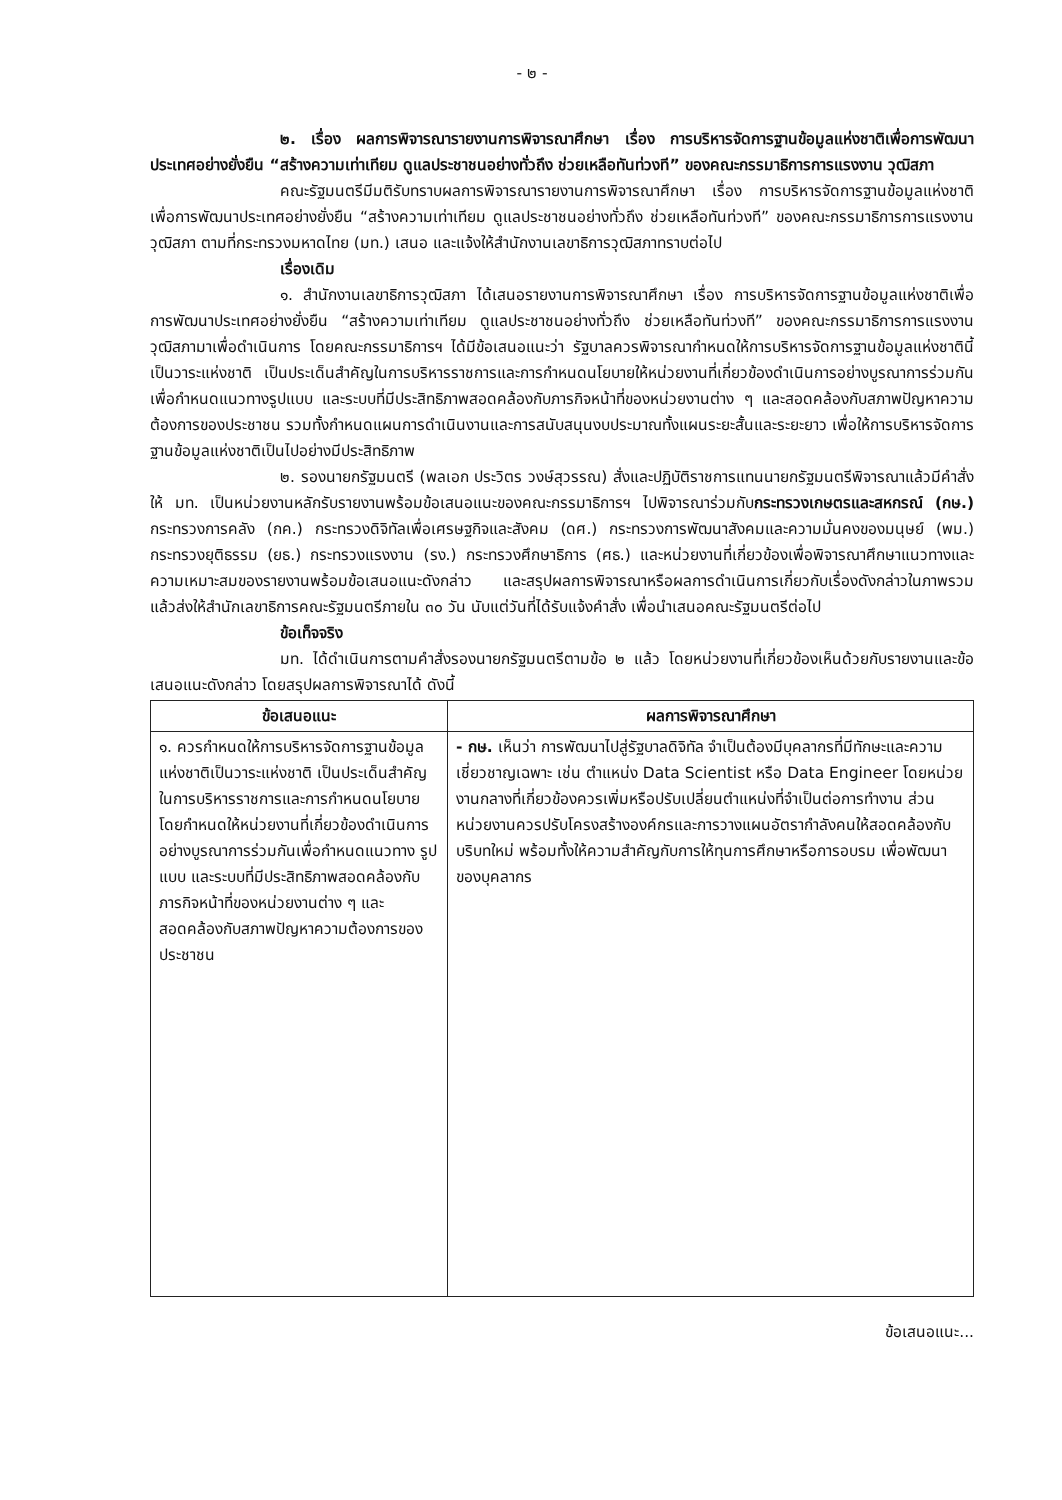- ๒ -
๒. เรื่อง ผลการพิจารณารายงานการพิจารณาศึกษา เรื่อง การบริหารจัดการฐานข้อมูลแห่งชาติเพื่อการพัฒนาประเทศอย่างยั่งยืน “สร้างความเท่าเทียม ดูแลประชาชนอย่างทั่วถึง ช่วยเหลือทันท่วงที” ของคณะกรรมาธิการการแรงงาน วุฒิสภา
คณะรัฐมนตรีมีมติรับทราบผลการพิจารณารายงานการพิจารณาศึกษา เรื่อง การบริหารจัดการฐานข้อมูลแห่งชาติเพื่อการพัฒนาประเทศอย่างยั่งยืน “สร้างความเท่าเทียม ดูแลประชาชนอย่างทั่วถึง ช่วยเหลือทันท่วงที” ของคณะกรรมาธิการการแรงงาน วุฒิสภา ตามที่กระทรวงมหาดไทย (มท.) เสนอ และแจ้งให้สำนักงานเลขาธิการวุฒิสภาทราบต่อไป
เรื่องเดิม
๑. สำนักงานเลขาธิการวุฒิสภา ได้เสนอรายงานการพิจารณาศึกษา เรื่อง การบริหารจัดการฐานข้อมูลแห่งชาติเพื่อการพัฒนาประเทศอย่างยั่งยืน “สร้างความเท่าเทียม ดูแลประชาชนอย่างทั่วถึง ช่วยเหลือทันท่วงที” ของคณะกรรมาธิการการแรงงาน วุฒิสภามาเพื่อดำเนินการ โดยคณะกรรมาธิการฯ ได้มีข้อเสนอแนะว่า รัฐบาลควรพิจารณากำหนดให้การบริหารจัดการฐานข้อมูลแห่งชาตินี้เป็นวาระแห่งชาติ เป็นประเด็นสำคัญในการบริหารราชการและการกำหนดนโยบายให้หน่วยงานที่เกี่ยวข้องดำเนินการอย่างบูรณาการร่วมกันเพื่อกำหนดแนวทางรูปแบบ และระบบที่มีประสิทธิภาพสอดคล้องกับภารกิจหน้าที่ของหน่วยงานต่าง ๆ และสอดคล้องกับสภาพปัญหาความต้องการของประชาชน รวมทั้งกำหนดแผนการดำเนินงานและการสนับสนุนงบประมาณทั้งแผนระยะสั้นและระยะยาว เพื่อให้การบริหารจัดการฐานข้อมูลแห่งชาติเป็นไปอย่างมีประสิทธิภาพ
๒. รองนายกรัฐมนตรี (พลเอก ประวิตร วงษ์สุวรรณ) สั่งและปฏิบัติราชการแทนนายกรัฐมนตรีพิจารณาแล้วมีคำสั่งให้ มท. เป็นหน่วยงานหลักรับรายงานพร้อมข้อเสนอแนะของคณะกรรมาธิการฯ ไปพิจารณาร่วมกับกระทรวงเกษตรและสหกรณ์ (กษ.) กระทรวงการคลัง (กค.) กระทรวงดิจิทัลเพื่อเศรษฐกิจและสังคม (ดศ.) กระทรวงการพัฒนาสังคมและความมั่นคงของมนุษย์ (พม.) กระทรวงยุติธรรม (ยธ.) กระทรวงแรงงาน (รง.) กระทรวงศึกษาธิการ (ศธ.) และหน่วยงานที่เกี่ยวข้องเพื่อพิจารณาศึกษาแนวทางและความเหมาะสมของรายงานพร้อมข้อเสนอแนะดังกล่าว และสรุปผลการพิจารณาหรือผลการดำเนินการเกี่ยวกับเรื่องดังกล่าวในภาพรวม แล้วส่งให้สำนักเลขาธิการคณะรัฐมนตรีภายใน ๓๐ วัน นับแต่วันที่ได้รับแจ้งคำสั่ง เพื่อนำเสนอคณะรัฐมนตรีต่อไป
ข้อเท็จจริง
มท. ได้ดำเนินการตามคำสั่งรองนายกรัฐมนตรีตามข้อ ๒ แล้ว โดยหน่วยงานที่เกี่ยวข้องเห็นด้วยกับรายงานและข้อเสนอแนะดังกล่าว โดยสรุปผลการพิจารณาได้ ดังนี้
| ข้อเสนอแนะ | ผลการพิจารณาศึกษา |
| --- | --- |
| ๑. ควรกำหนดให้การบริหารจัดการฐานข้อมูลแห่งชาติเป็นวาระแห่งชาติ เป็นประเด็นสำคัญในการบริหารราชการและการกำหนดนโยบายโดยกำหนดให้หน่วยงานที่เกี่ยวข้องดำเนินการอย่างบูรณาการร่วมกันเพื่อกำหนดแนวทาง รูปแบบ และระบบที่มีประสิทธิภาพสอดคล้องกับภารกิจหน้าที่ของหน่วยงานต่าง ๆ และสอดคล้องกับสภาพปัญหาความต้องการของประชาชน | - กษ. เห็นว่า การพัฒนาไปสู่รัฐบาลดิจิทัล จำเป็นต้องมีบุคลากรที่มีทักษะและความเชี่ยวชาญเฉพาะ เช่น ตำแหน่ง Data Scientist หรือ Data Engineer โดยหน่วยงานกลางที่เกี่ยวข้องควรเพิ่มหรือปรับเปลี่ยนตำแหน่งที่จำเป็นต่อการทำงาน ส่วนหน่วยงานควรปรับโครงสร้างองค์กรและการวางแผนอัตรากำลังคนให้สอดคล้องกับบริบทใหม่ พร้อมทั้งให้ความสำคัญกับการให้ทุนการศึกษาหรือการอบรม เพื่อพัฒนาของบุคลากร |
ข้อเสนอแนะ...